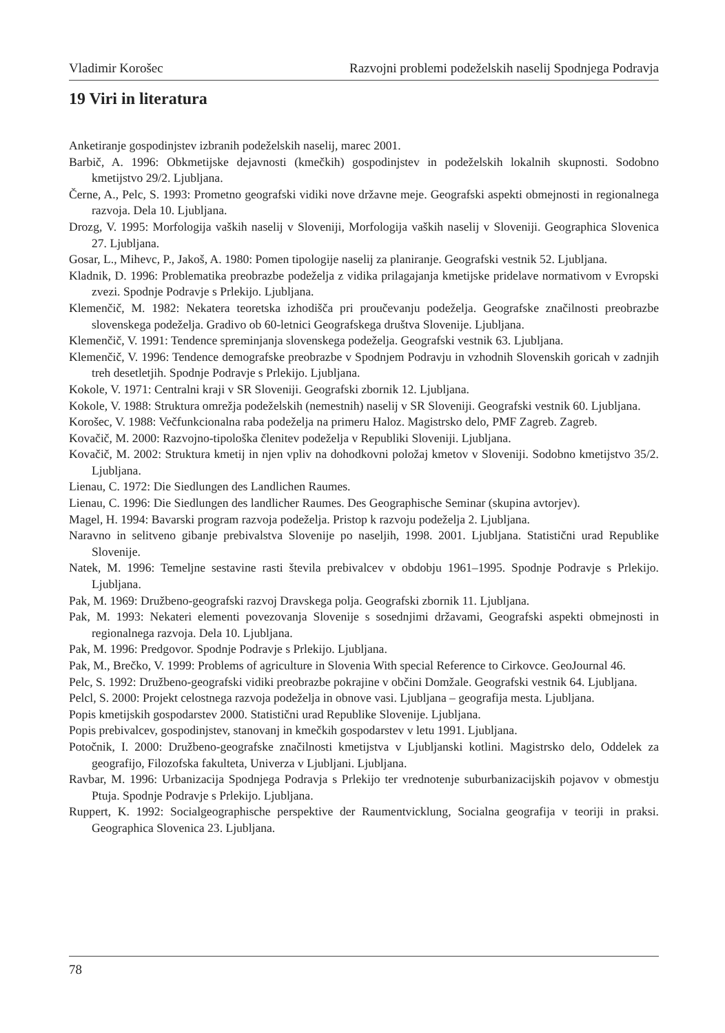Vladimir Korošec Razvojni problemi podeželskih naselij Spodnjega Podravja
19 Viri in literatura
Anketiranje gospodinjstev izbranih podeželskih naselij, marec 2001.
Barbič, A. 1996: Obkmetijske dejavnosti (kmečkih) gospodinjstev in podeželskih lokalnih skupnosti. Sodobno kmetijstvo 29/2. Ljubljana.
Černe, A., Pelc, S. 1993: Prometno geografski vidiki nove državne meje. Geografski aspekti obmejnosti in regionalnega razvoja. Dela 10. Ljubljana.
Drozg, V. 1995: Morfologija vaških naselij v Sloveniji, Morfologija vaških naselij v Sloveniji. Geographica Slovenica 27. Ljubljana.
Gosar, L., Mihevc, P., Jakoš, A. 1980: Pomen tipologije naselij za planiranje. Geografski vestnik 52. Ljubljana.
Kladnik, D. 1996: Problematika preobrazbe podeželja z vidika prilagajanja kmetijske pridelave normativom v Evropski zvezi. Spodnje Podravje s Prlekijo. Ljubljana.
Klemenčič, M. 1982: Nekatera teoretska izhodišča pri proučevanju podeželja. Geografske značilnosti preobrazbe slovenskega podeželja. Gradivo ob 60-letnici Geografskega društva Slovenije. Ljubljana.
Klemenčič, V. 1991: Tendence spreminjanja slovenskega podeželja. Geografski vestnik 63. Ljubljana.
Klemenčič, V. 1996: Tendence demografske preobrazbe v Spodnjem Podravju in vzhodnih Slovenskih goricah v zadnjih treh desetletjih. Spodnje Podravje s Prlekijo. Ljubljana.
Kokole, V. 1971: Centralni kraji v SR Sloveniji. Geografski zbornik 12. Ljubljana.
Kokole, V. 1988: Struktura omrežja podeželskih (nemestnih) naselij v SR Sloveniji. Geografski vestnik 60. Ljubljana.
Korošec, V. 1988: Večfunkcionalna raba podeželja na primeru Haloz. Magistrsko delo, PMF Zagreb. Zagreb.
Kovačič, M. 2000: Razvojno-tipološka členitev podeželja v Republiki Sloveniji. Ljubljana.
Kovačič, M. 2002: Struktura kmetij in njen vpliv na dohodkovni položaj kmetov v Sloveniji. Sodobno kmetijstvo 35/2. Ljubljana.
Lienau, C. 1972: Die Siedlungen des Landlichen Raumes.
Lienau, C. 1996: Die Siedlungen des landlicher Raumes. Des Geographische Seminar (skupina avtorjev).
Magel, H. 1994: Bavarski program razvoja podeželja. Pristop k razvoju podeželja 2. Ljubljana.
Naravno in selitveno gibanje prebivalstva Slovenije po naseljih, 1998. 2001. Ljubljana. Statistični urad Republike Slovenije.
Natek, M. 1996: Temeljne sestavine rasti števila prebivalcev v obdobju 1961–1995. Spodnje Podravje s Prlekijo. Ljubljana.
Pak, M. 1969: Družbeno-geografski razvoj Dravskega polja. Geografski zbornik 11. Ljubljana.
Pak, M. 1993: Nekateri elementi povezovanja Slovenije s sosednjimi državami, Geografski aspekti obmejnosti in regionalnega razvoja. Dela 10. Ljubljana.
Pak, M. 1996: Predgovor. Spodnje Podravje s Prlekijo. Ljubljana.
Pak, M., Brečko, V. 1999: Problems of agriculture in Slovenia With special Reference to Cirkovce. GeoJournal 46.
Pelc, S. 1992: Družbeno-geografski vidiki preobrazbe pokrajine v občini Domžale. Geografski vestnik 64. Ljubljana.
Pelcl, S. 2000: Projekt celostnega razvoja podeželja in obnove vasi. Ljubljana – geografija mesta. Ljubljana.
Popis kmetijskih gospodarstev 2000. Statistični urad Republike Slovenije. Ljubljana.
Popis prebivalcev, gospodinjstev, stanovanj in kmečkih gospodarstev v letu 1991. Ljubljana.
Potočnik, I. 2000: Družbeno-geografske značilnosti kmetijstva v Ljubljanski kotlini. Magistrsko delo, Oddelek za geografijo, Filozofska fakulteta, Univerza v Ljubljani. Ljubljana.
Ravbar, M. 1996: Urbanizacija Spodnjega Podravja s Prlekijo ter vrednotenje suburbanizacijskih pojavov v obmestju Ptuja. Spodnje Podravje s Prlekijo. Ljubljana.
Ruppert, K. 1992: Socialgeographische perspektive der Raumentvicklung, Socialna geografija v teoriji in praksi. Geographica Slovenica 23. Ljubljana.
78